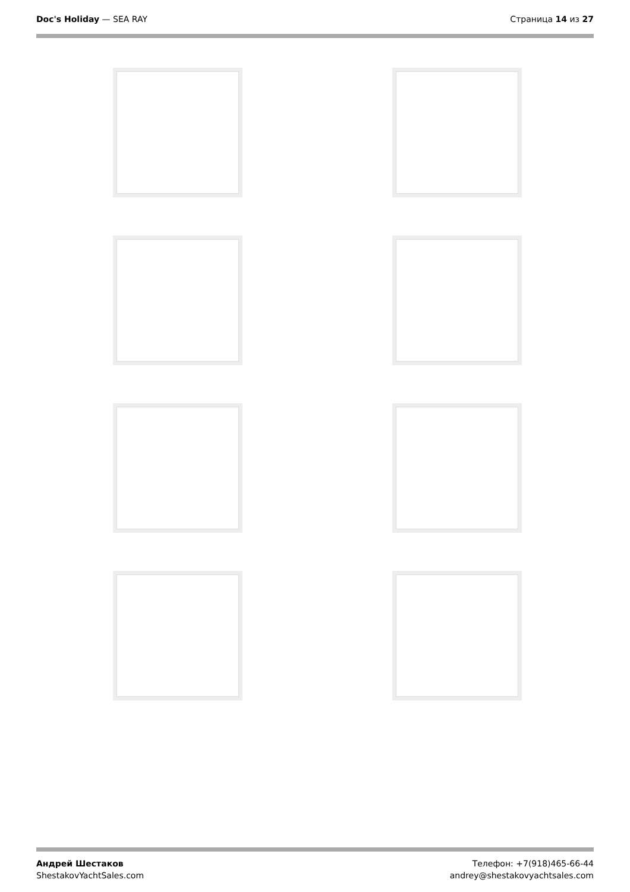Doc's Holiday — SEA RAY Страница 14 из 27
Андрей Шестаков
ShestakovYachtSales.com
Телефон: +7(918)465-66-44
andrey@shestakovyachtsales.com